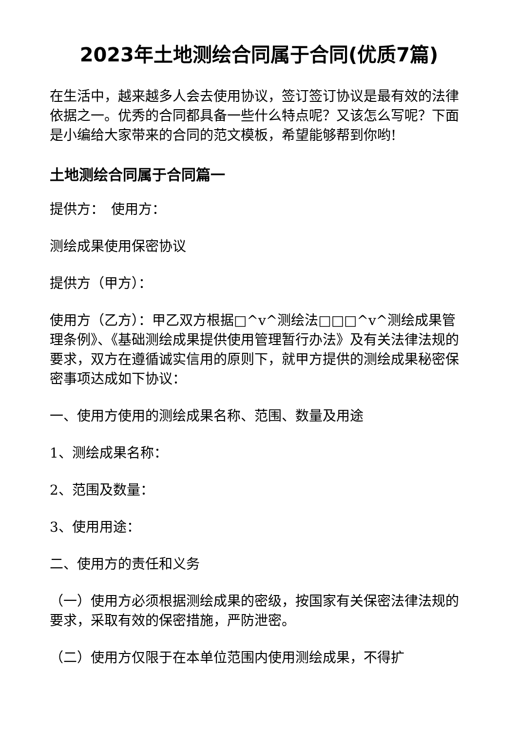2023年土地测绘合同属于合同(优质7篇)
在生活中，越来越多人会去使用协议，签订签订协议是最有效的法律依据之一。优秀的合同都具备一些什么特点呢？又该怎么写呢？下面是小编给大家带来的合同的范文模板，希望能够帮到你哟!
土地测绘合同属于合同篇一
提供方：　使用方：
测绘成果使用保密协议
提供方（甲方）：
使用方（乙方）：甲乙双方根据□^v^测绘法□□□^v^测绘成果管理条例》、《基础测绘成果提供使用管理暂行办法》及有关法律法规的要求，双方在遵循诚实信用的原则下，就甲方提供的测绘成果秘密保密事项达成如下协议：
一、使用方使用的测绘成果名称、范围、数量及用途
1、测绘成果名称：
2、范围及数量：
3、使用用途：
二、使用方的责任和义务
（一）使用方必须根据测绘成果的密级，按国家有关保密法律法规的要求，采取有效的保密措施，严防泄密。
（二）使用方仅限于在本单位范围内使用测绘成果，不得扩